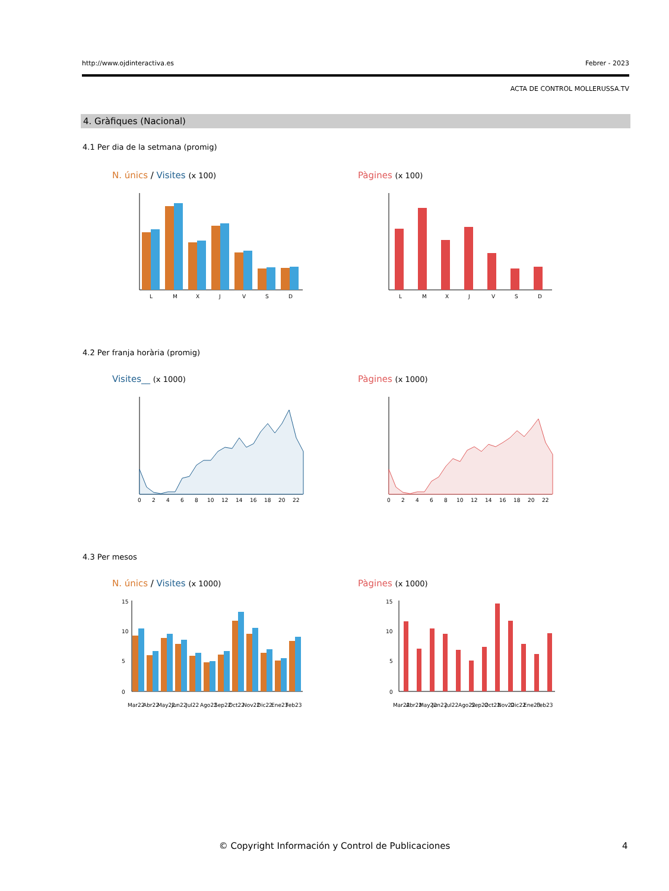http://www.ojdinteractiva.es Febrer - 2023
ACTA DE CONTROL MOLLERUSSA.TV
4. Gràfiques (Nacional)
4.1 Per dia de la setmana (promig)
N. únics / Visites (x 100) Pàgines (x 100)
L
M
X
J
V
S
D
L
M
X
J
V
S
D
4.2 Per franja horària (promig)
Visites__ (x 1000) Pàgines (x 1000)
0
2
4
6
8
10
12
14
16
18
20
22
0
2
4
6
8
10
12
14
16
18
20
22
4.3 Per mesos
N. únics / Visites (x 1000) Pàgines (x 1000)
0
5
10
15
Mar22
Abr22
May22
Jun22
Jul22
Ago22
Sep22
Oct22
Nov22
Dic22
Ene23
Feb23
0
5
10
15
Mar22
Abr22
May22
Jun22
Jul22
Ago22
Sep22
Oct22
Nov22
Dic22
Ene23
Feb23
© Copyright Información y Control de Publicaciones 4